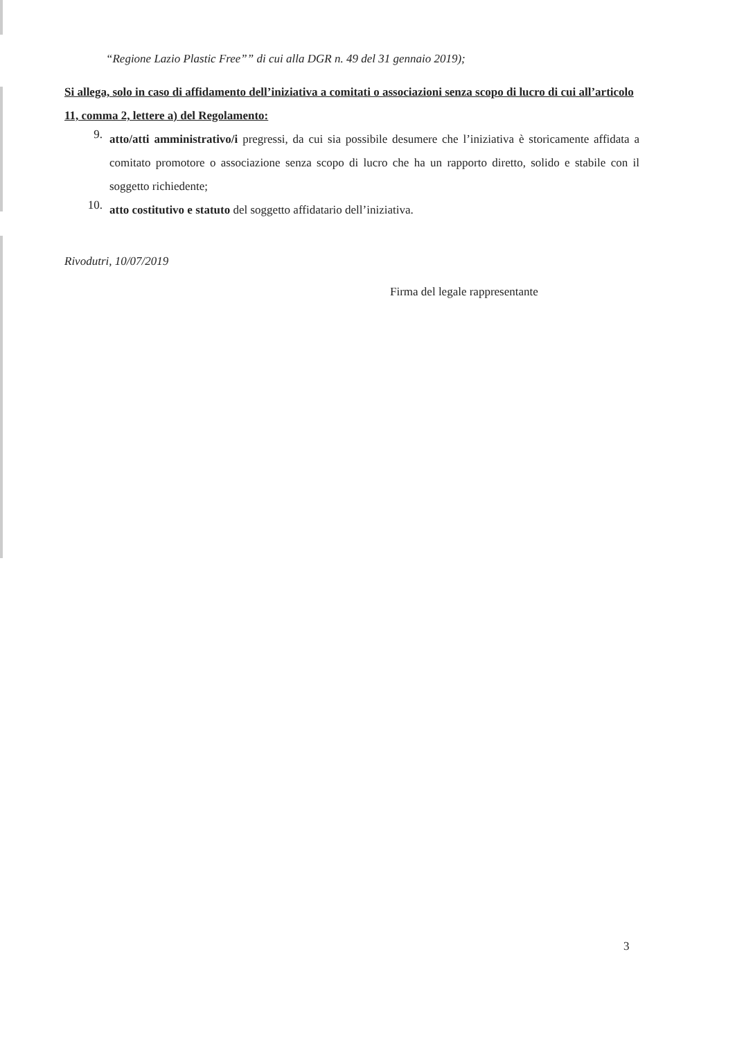“Regione Lazio Plastic Free”” di cui alla DGR n. 49 del 31 gennaio 2019);
Si allega, solo in caso di affidamento dell’iniziativa a comitati o associazioni senza scopo di lucro di cui all’articolo 11, comma 2, lettere a) del Regolamento:
9.
atto/atti amministrativo/i pregressi, da cui sia possibile desumere che l’iniziativa è storicamente affidata a comitato promotore o associazione senza scopo di lucro che ha un rapporto diretto, solido e stabile con il soggetto richiedente;
10.
atto costitutivo e statuto del soggetto affidatario dell’iniziativa.
Rivodutri, 10/07/2019
Firma del legale rappresentante
3